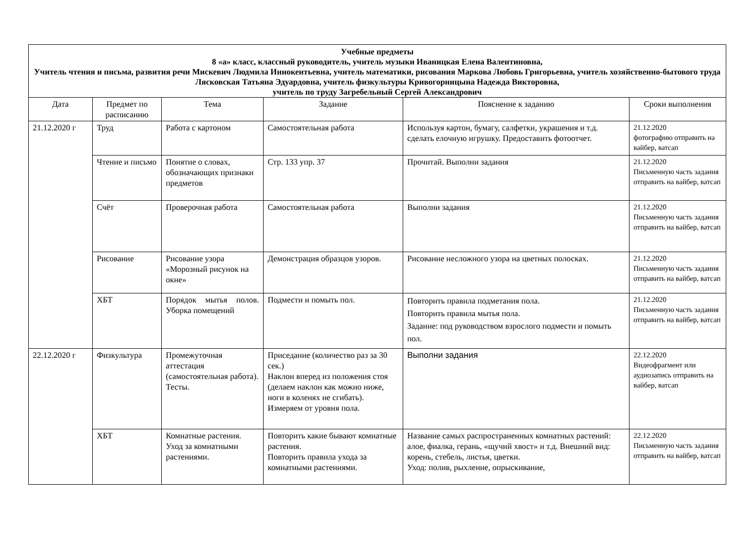| Учебные предметы 8 «а» класс, классный руководитель, учитель музыки Иваницкая Елена Валентиновна, Учитель чтения и письма, развития речи Мискевич Людмила Иннокентьевна, учитель математики, рисования Маркова Любовь Григорьевна, учитель хозяйственно-бытового труда Лясковская Татьяна Эдуардовна, учитель физкультуры Кривогорницына Надежда Викторовна, учитель по труду Загребельный Сергей Александрович | | | | | |
| --- | --- | --- | --- | --- | --- |
| Дата | Предмет по расписанию | Тема | Задание | Пояснение к заданию | Сроки выполнения |
| 21.12.2020 г | Труд | Работа с картоном | Самостоятельная работа | Используя картон, бумагу, салфетки, украшения и т.д. сделать елочную игрушку. Предоставить фотоотчет. | 21.12.2020 фотографию отправить на вайбер, ватсап |
| | Чтение и письмо | Понятие о словах, обозначающих признаки предметов | Стр. 133 упр. 37 | Прочитай. Выполни задания | 21.12.2020 Письменную часть задания отправить на вайбер, ватсап |
| | Счёт | Проверочная работа | Самостоятельная работа | Выполни задания | 21.12.2020 Письменную часть задания отправить на вайбер, ватсап |
| | Рисование | Рисование узора «Морозный рисунок на окне» | Демонстрация образцов узоров. | Рисование несложного узора на цветных полосках. | 21.12.2020 Письменную часть задания отправить на вайбер, ватсап |
| | ХБТ | Порядок мытья полов. Уборка помещений | Подмести и помыть пол. | Повторить правила подметания пола. Повторить правила мытья пола. Задание: под руководством взрослого подмести и помыть пол. | 21.12.2020 Письменную часть задания отправить на вайбер, ватсап |
| 22.12.2020 г | Физкультура | Промежуточная аттестация (самостоятельная работа). Тесты. | Приседание (количество раз за 30 сек.) Наклон вперед из положения стоя (делаем наклон как можно ниже, ноги в коленях не сгибать). Измеряем от уровня пола. | Выполни задания | 22.12.2020 Видеофрагмент или аудиозапись отправить на вайбер, ватсап |
| | ХБТ | Комнатные растения. Уход за комнатными растениями. | Повторить какие бывают комнатные растения. Повторить правила ухода за комнатными растениями. | Название самых распространенных комнатных растений: алое, фиалка, герань, «щучий хвост» и т.д. Внешний вид: корень, стебель, листья, цветки. Уход: полив, рыхление, опрыскивание, | 22.12.2020 Письменную часть задания отправить на вайбер, ватсап |